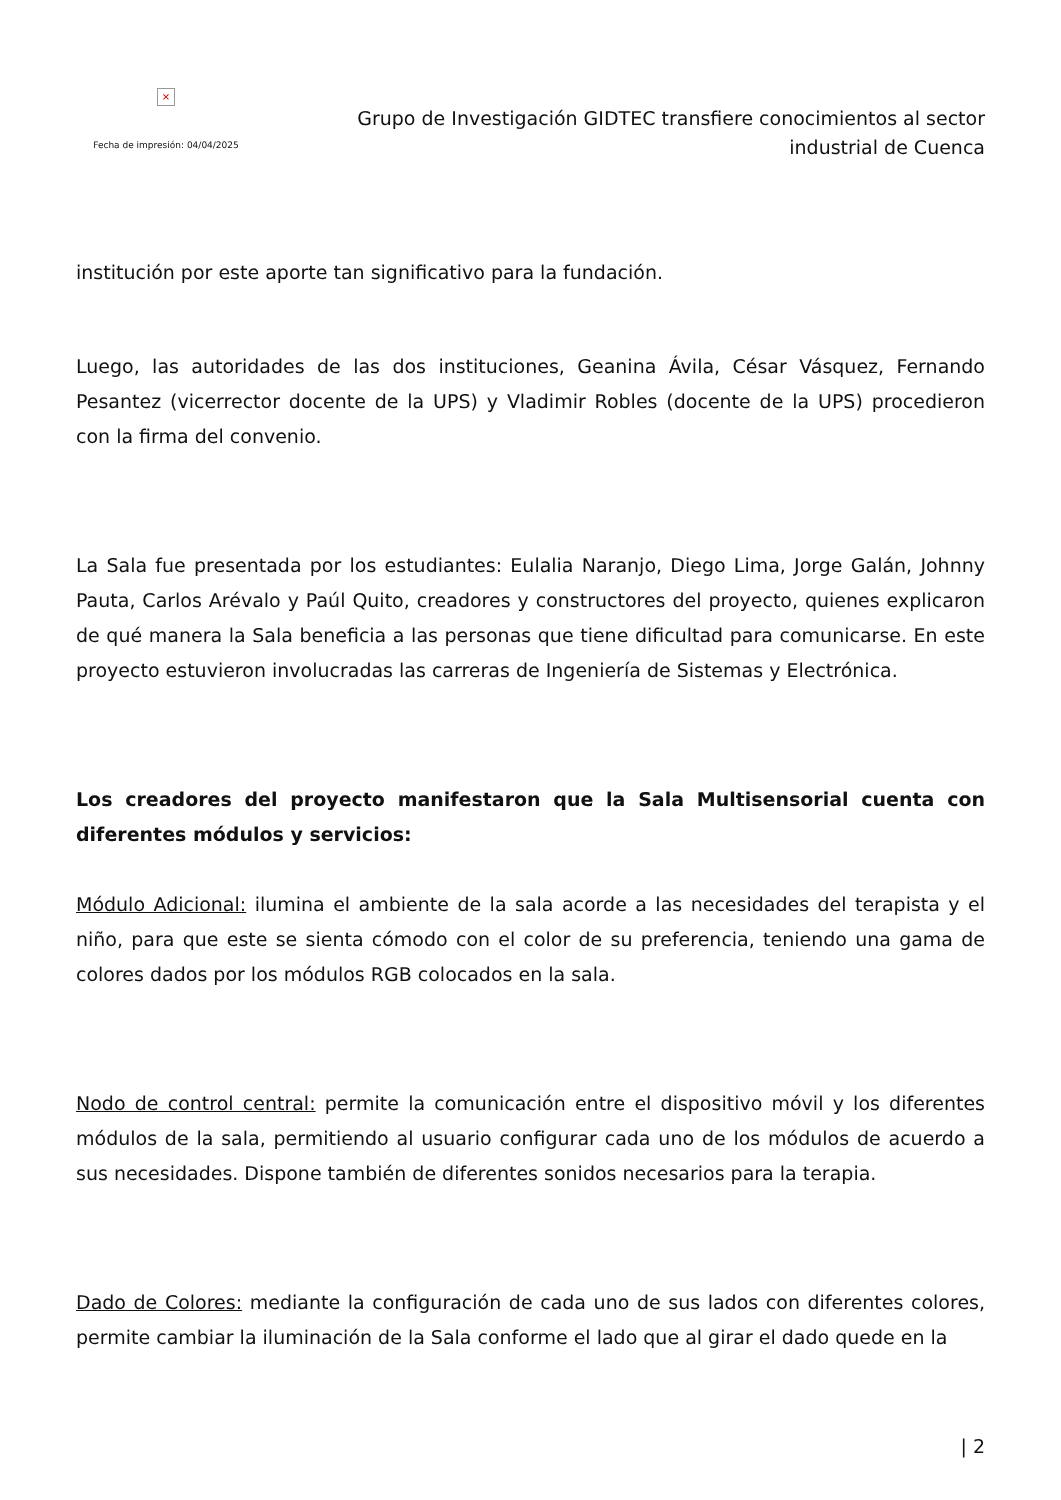×
Fecha de impresión: 04/04/2025
Grupo de Investigación GIDTEC transfiere conocimientos al sector
industrial de Cuenca
institución por este aporte tan significativo para la fundación.
Luego, las autoridades de las dos instituciones, Geanina Ávila, César Vásquez, Fernando Pesantez (vicerrector docente de la UPS) y Vladimir Robles (docente de la UPS) procedieron con la firma del convenio.
La Sala fue presentada por los estudiantes: Eulalia Naranjo, Diego Lima, Jorge Galán, Johnny Pauta, Carlos Arévalo y Paúl Quito, creadores y constructores del proyecto, quienes explicaron de qué manera la Sala beneficia a las personas que tiene dificultad para comunicarse. En este proyecto estuvieron involucradas las carreras de Ingeniería de Sistemas y Electrónica.
Los creadores del proyecto manifestaron que la Sala Multisensorial cuenta con diferentes módulos y servicios:
Módulo Adicional: ilumina el ambiente de la sala acorde a las necesidades del terapista y el niño, para que este se sienta cómodo con el color de su preferencia, teniendo una gama de colores dados por los módulos RGB colocados en la sala.
Nodo de control central: permite la comunicación entre el dispositivo móvil y los diferentes módulos de la sala, permitiendo al usuario configurar cada uno de los módulos de acuerdo a sus necesidades. Dispone también de diferentes sonidos necesarios para la terapia.
Dado de Colores: mediante la configuración de cada uno de sus lados con diferentes colores, permite cambiar la iluminación de la Sala conforme el lado que al girar el dado quede en la
| 2